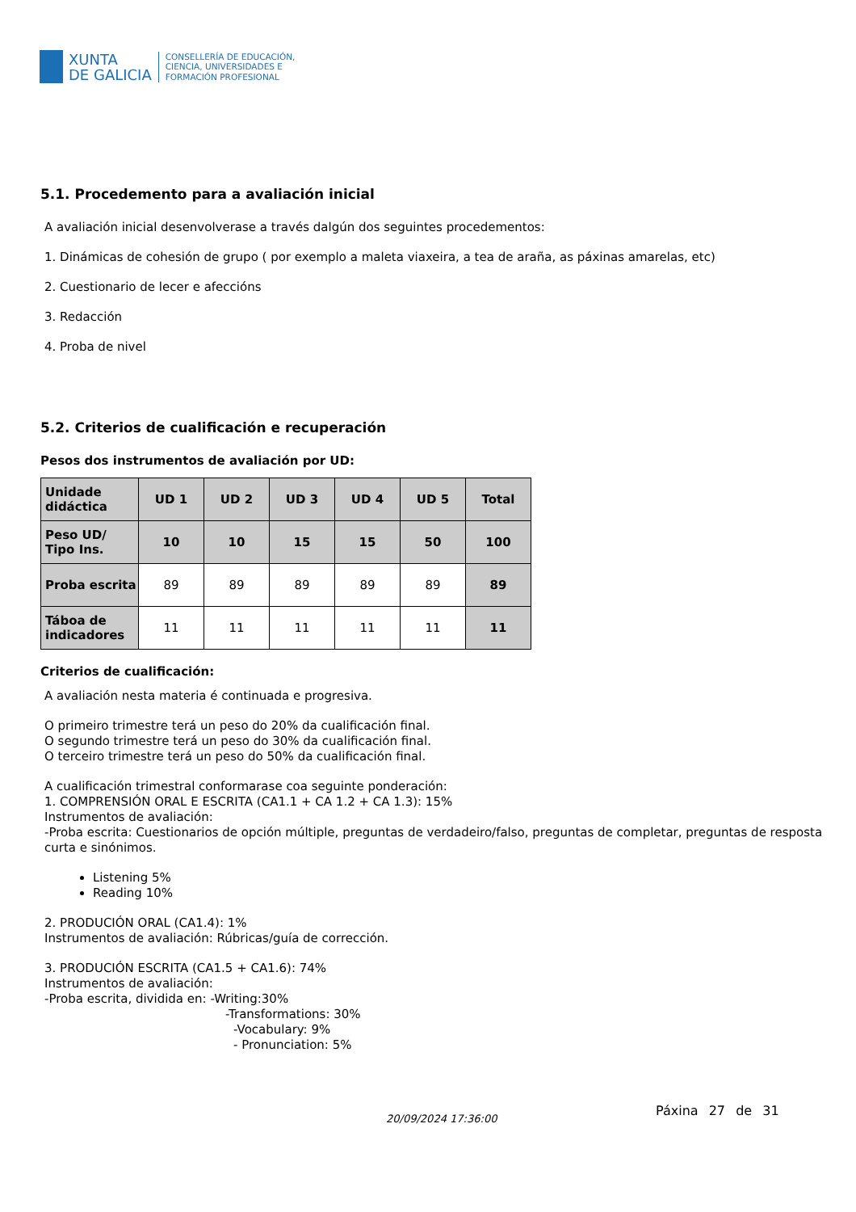XUNTA
DE GALICIA
CONSELLERÍA DE EDUCACIÓN,
CIENCIA, UNIVERSIDADES E
FORMACIÓN PROFESIONAL
5.1. Procedemento para a avaliación inicial
A avaliación inicial desenvolverase a través dalgún dos seguintes procedementos:
1. Dinámicas de cohesión de grupo ( por exemplo a maleta viaxeira, a tea de araña, as páxinas amarelas, etc)
2. Cuestionario de lecer e afeccións
3. Redacción
4. Proba de nivel
5.2. Criterios de cualificación e recuperación
Pesos dos instrumentos de avaliación por UD:
| Unidade didáctica | UD 1 | UD 2 | UD 3 | UD 4 | UD 5 | Total |
| --- | --- | --- | --- | --- | --- | --- |
| Peso UD/ Tipo Ins. | 10 | 10 | 15 | 15 | 50 | 100 |
| Proba escrita | 89 | 89 | 89 | 89 | 89 | 89 |
| Táboa de indicadores | 11 | 11 | 11 | 11 | 11 | 11 |
Criterios de cualificación:
A avaliación nesta materia é continuada e progresiva.
O primeiro trimestre terá un peso do 20% da cualificación final.
O segundo trimestre terá un peso do 30% da cualificación final.
O terceiro trimestre terá un peso do 50% da cualificación final.
A cualificación trimestral conformarase coa seguinte ponderación:
1. COMPRENSIÓN ORAL E ESCRITA (CA1.1 + CA 1.2 + CA 1.3): 15%
Instrumentos de avaliación:
-Proba escrita: Cuestionarios de opción múltiple, preguntas de verdadeiro/falso, preguntas de completar, preguntas de resposta curta e sinónimos.
Listening 5%
Reading 10%
2. PRODUCIÓN ORAL (CA1.4): 1%
Instrumentos de avaliación: Rúbricas/guía de corrección.
3. PRODUCIÓN ESCRITA (CA1.5 + CA1.6): 74%
Instrumentos de avaliación:
-Proba escrita, dividida en: -Writing:30%
-Transformations: 30%
-Vocabulary: 9%
- Pronunciation: 5%
20/09/2024 17:36:00
Páxina 27 de 31